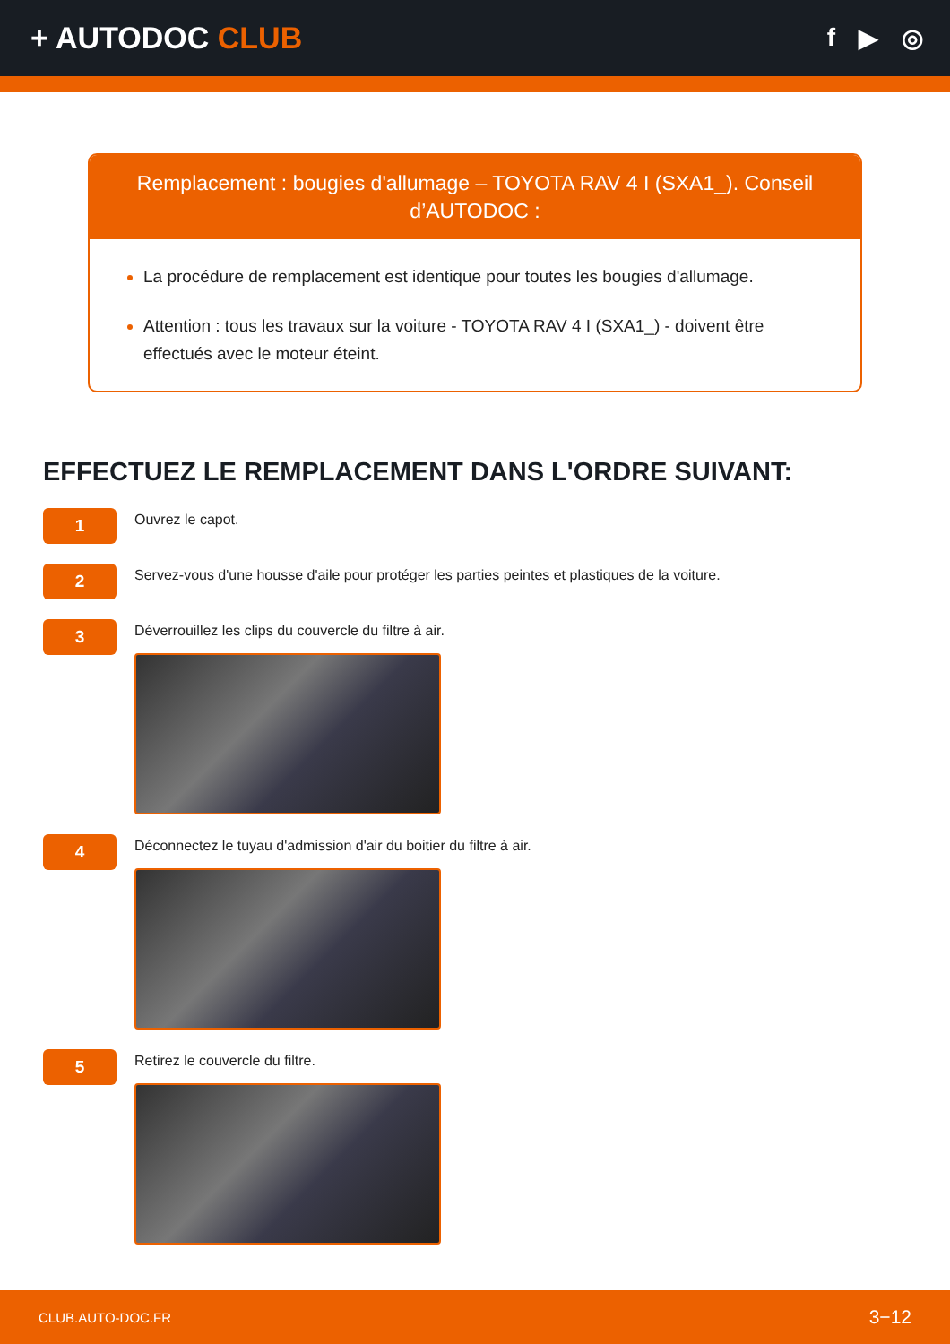+ AUTODOC CLUB
f ▶ ◎
Remplacement : bougies d'allumage – TOYOTA RAV 4 I (SXA1_). Conseil d’AUTODOC :
La procédure de remplacement est identique pour toutes les bougies d'allumage.
Attention : tous les travaux sur la voiture - TOYOTA RAV 4 I (SXA1_) - doivent être effectués avec le moteur éteint.
EFFECTUEZ LE REMPLACEMENT DANS L'ORDRE SUIVANT:
1
Ouvrez le capot.
2
Servez-vous d'une housse d'aile pour protéger les parties peintes et plastiques de la voiture.
3
Déverrouillez les clips du couvercle du filtre à air.
4
Déconnectez le tuyau d'admission d'air du boitier du filtre à air.
5
Retirez le couvercle du filtre.
CLUB.AUTO-DOC.FR 3−12